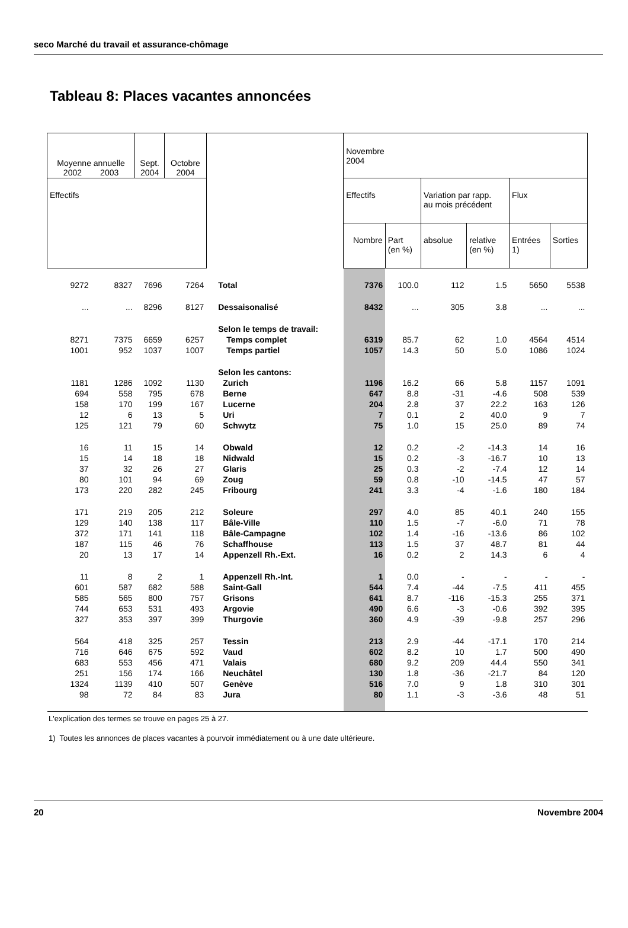seco Marché du travail et assurance-chômage
Tableau 8: Places vacantes annoncées
| Moyenne annuelle 2002 2003 | | Sept. 2004 | Octobre 2004 | | Novembre 2004 | | | | | |
| --- | --- | --- | --- | --- | --- | --- | --- | --- | --- | --- |
| Effectifs | | | | | Effectifs | | Variation par rapp. au mois précédent | | Flux | |
| | | | | | Nombre | Part (en %) | absolue | relative (en %) | Entrées 1) | Sorties |
| 9272 | 8327 | 7696 | 7264 | Total | 7376 | 100.0 | 112 | 1.5 | 5650 | 5538 |
| ... | ... | 8296 | 8127 | Dessaisonalisé | 8432 | ... | 305 | 3.8 | ... | ... |
| | | | | Selon le temps de travail: | | | | | | |
| 8271 | 7375 | 6659 | 6257 | Temps complet | 6319 | 85.7 | 62 | 1.0 | 4564 | 4514 |
| 1001 | 952 | 1037 | 1007 | Temps partiel | 1057 | 14.3 | 50 | 5.0 | 1086 | 1024 |
| | | | | Selon les cantons: | | | | | | |
| 1181 | 1286 | 1092 | 1130 | Zurich | 1196 | 16.2 | 66 | 5.8 | 1157 | 1091 |
| 694 | 558 | 795 | 678 | Berne | 647 | 8.8 | -31 | -4.6 | 508 | 539 |
| 158 | 170 | 199 | 167 | Lucerne | 204 | 2.8 | 37 | 22.2 | 163 | 126 |
| 12 | 6 | 13 | 5 | Uri | 7 | 0.1 | 2 | 40.0 | 9 | 7 |
| 125 | 121 | 79 | 60 | Schwytz | 75 | 1.0 | 15 | 25.0 | 89 | 74 |
| 16 | 11 | 15 | 14 | Obwald | 12 | 0.2 | -2 | -14.3 | 14 | 16 |
| 15 | 14 | 18 | 18 | Nidwald | 15 | 0.2 | -3 | -16.7 | 10 | 13 |
| 37 | 32 | 26 | 27 | Glaris | 25 | 0.3 | -2 | -7.4 | 12 | 14 |
| 80 | 101 | 94 | 69 | Zoug | 59 | 0.8 | -10 | -14.5 | 47 | 57 |
| 173 | 220 | 282 | 245 | Fribourg | 241 | 3.3 | -4 | -1.6 | 180 | 184 |
| 171 | 219 | 205 | 212 | Soleure | 297 | 4.0 | 85 | 40.1 | 240 | 155 |
| 129 | 140 | 138 | 117 | Bâle-Ville | 110 | 1.5 | -7 | -6.0 | 71 | 78 |
| 372 | 171 | 141 | 118 | Bâle-Campagne | 102 | 1.4 | -16 | -13.6 | 86 | 102 |
| 187 | 115 | 46 | 76 | Schaffhouse | 113 | 1.5 | 37 | 48.7 | 81 | 44 |
| 20 | 13 | 17 | 14 | Appenzell Rh.-Ext. | 16 | 0.2 | 2 | 14.3 | 6 | 4 |
| 11 | 8 | 2 | 1 | Appenzell Rh.-Int. | 1 | 0.0 | - | - | - | - |
| 601 | 587 | 682 | 588 | Saint-Gall | 544 | 7.4 | -44 | -7.5 | 411 | 455 |
| 585 | 565 | 800 | 757 | Grisons | 641 | 8.7 | -116 | -15.3 | 255 | 371 |
| 744 | 653 | 531 | 493 | Argovie | 490 | 6.6 | -3 | -0.6 | 392 | 395 |
| 327 | 353 | 397 | 399 | Thurgovie | 360 | 4.9 | -39 | -9.8 | 257 | 296 |
| 564 | 418 | 325 | 257 | Tessin | 213 | 2.9 | -44 | -17.1 | 170 | 214 |
| 716 | 646 | 675 | 592 | Vaud | 602 | 8.2 | 10 | 1.7 | 500 | 490 |
| 683 | 553 | 456 | 471 | Valais | 680 | 9.2 | 209 | 44.4 | 550 | 341 |
| 251 | 156 | 174 | 166 | Neuchâtel | 130 | 1.8 | -36 | -21.7 | 84 | 120 |
| 1324 | 1139 | 410 | 507 | Genève | 516 | 7.0 | 9 | 1.8 | 310 | 301 |
| 98 | 72 | 84 | 83 | Jura | 80 | 1.1 | -3 | -3.6 | 48 | 51 |
L'explication des termes se trouve en pages 25 à 27.
1) Toutes les annonces de places vacantes à pourvoir immédiatement ou à une date ultérieure.
20 Novembre 2004